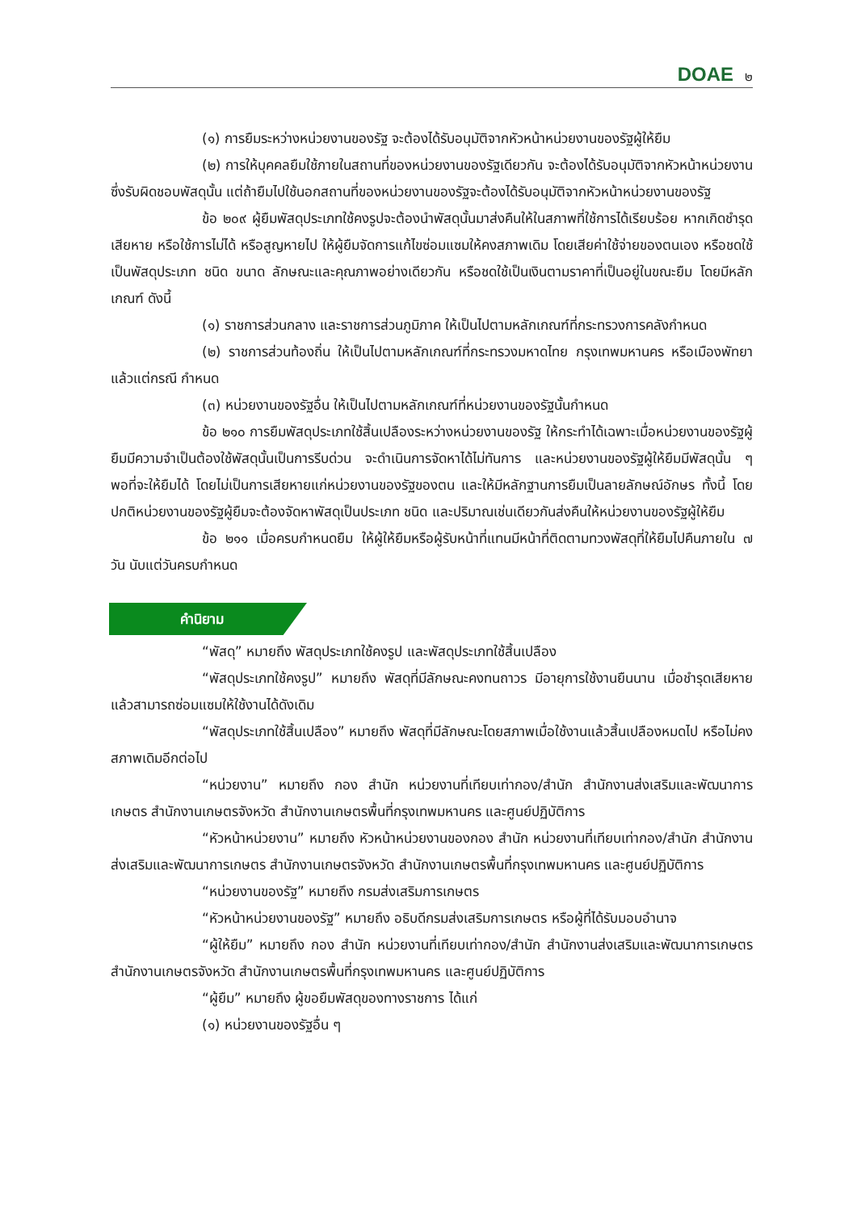DOAE ๒
(๑) การยืมระหว่างหน่วยงานของรัฐ จะต้องได้รับอนุมัติจากหัวหน้าหน่วยงานของรัฐผู้ให้ยืม
(๒) การให้บุคคลยืมใช้ภายในสถานที่ของหน่วยงานของรัฐเดียวกัน จะต้องได้รับอนุมัติจากหัวหน้าหน่วยงานซึ่งรับผิดชอบพัสดุนั้น แต่ถ้ายืมไปใช้นอกสถานที่ของหน่วยงานของรัฐจะต้องได้รับอนุมัติจากหัวหน้าหน่วยงานของรัฐ
ข้อ ๒๐๙ ผู้ยืมพัสดุประเภทใช้คงรูปจะต้องนำพัสดุนั้นมาส่งคืนให้ในสภาพที่ใช้การได้เรียบร้อย หากเกิดชำรุดเสียหาย หรือใช้การไม่ได้ หรือสูญหายไป ให้ผู้ยืมจัดการแก้ไขซ่อมแซมให้คงสภาพเดิม โดยเสียค่าใช้จ่ายของตนเอง หรือชดใช้เป็นพัสดุประเภท ชนิด ขนาด ลักษณะและคุณภาพอย่างเดียวกัน หรือชดใช้เป็นเงินตามราคาที่เป็นอยู่ในขณะยืม โดยมีหลักเกณฑ์ ดังนี้
(๑) ราชการส่วนกลาง และราชการส่วนภูมิภาค ให้เป็นไปตามหลักเกณฑ์ที่กระทรวงการคลังกำหนด
(๒) ราชการส่วนท้องถิ่น ให้เป็นไปตามหลักเกณฑ์ที่กระทรวงมหาดไทย กรุงเทพมหานคร หรือเมืองพัทยา แล้วแต่กรณี กำหนด
(๓) หน่วยงานของรัฐอื่น ให้เป็นไปตามหลักเกณฑ์ที่หน่วยงานของรัฐนั้นกำหนด
ข้อ ๒๑๐ การยืมพัสดุประเภทใช้สิ้นเปลืองระหว่างหน่วยงานของรัฐ ให้กระทำได้เฉพาะเมื่อหน่วยงานของรัฐผู้ยืมมีความจำเป็นต้องใช้พัสดุนั้นเป็นการรีบด่วน จะดำเนินการจัดหาได้ไม่ทันการ และหน่วยงานของรัฐผู้ให้ยืมมีพัสดุนั้น ๆ พอที่จะให้ยืมได้ โดยไม่เป็นการเสียหายแก่หน่วยงานของรัฐของตน และให้มีหลักฐานการยืมเป็นลายลักษณ์อักษร ทั้งนี้ โดยปกติหน่วยงานของรัฐผู้ยืมจะต้องจัดหาพัสดุเป็นประเภท ชนิด และปริมาณเช่นเดียวกันส่งคืนให้หน่วยงานของรัฐผู้ให้ยืม
ข้อ ๒๑๑ เมื่อครบกำหนดยืม ให้ผู้ให้ยืมหรือผู้รับหน้าที่แทนมีหน้าที่ติดตามทวงพัสดุที่ให้ยืมไปคืนภายใน ๗ วัน นับแต่วันครบกำหนด
คำนิยาม
“พัสดุ” หมายถึง พัสดุประเภทใช้คงรูป และพัสดุประเภทใช้สิ้นเปลือง
“พัสดุประเภทใช้คงรูป” หมายถึง พัสดุที่มีลักษณะคงทนถาวร มีอายุการใช้งานยืนนาน เมื่อชำรุดเสียหายแล้วสามารถซ่อมแซมให้ใช้งานได้ดังเดิม
“พัสดุประเภทใช้สิ้นเปลือง” หมายถึง พัสดุที่มีลักษณะโดยสภาพเมื่อใช้งานแล้วสิ้นเปลืองหมดไป หรือไม่คงสภาพเดิมอีกต่อไป
“หน่วยงาน” หมายถึง กอง สำนัก หน่วยงานที่เทียบเท่ากอง/สำนัก สำนักงานส่งเสริมและพัฒนาการเกษตร สำนักงานเกษตรจังหวัด สำนักงานเกษตรพื้นที่กรุงเทพมหานคร และศูนย์ปฏิบัติการ
“หัวหน้าหน่วยงาน” หมายถึง หัวหน้าหน่วยงานของกอง สำนัก หน่วยงานที่เทียบเท่ากอง/สำนัก สำนักงานส่งเสริมและพัฒนาการเกษตร สำนักงานเกษตรจังหวัด สำนักงานเกษตรพื้นที่กรุงเทพมหานคร และศูนย์ปฏิบัติการ
“หน่วยงานของรัฐ” หมายถึง กรมส่งเสริมการเกษตร
“หัวหน้าหน่วยงานของรัฐ” หมายถึง อธิบดีกรมส่งเสริมการเกษตร หรือผู้ที่ได้รับมอบอำนาจ
“ผู้ให้ยืม” หมายถึง กอง สำนัก หน่วยงานที่เทียบเท่ากอง/สำนัก สำนักงานส่งเสริมและพัฒนาการเกษตร สำนักงานเกษตรจังหวัด สำนักงานเกษตรพื้นที่กรุงเทพมหานคร และศูนย์ปฏิบัติการ
“ผู้ยืม” หมายถึง ผู้ขอยืมพัสดุของทางราชการ ได้แก่
(๑) หน่วยงานของรัฐอื่น ๆ